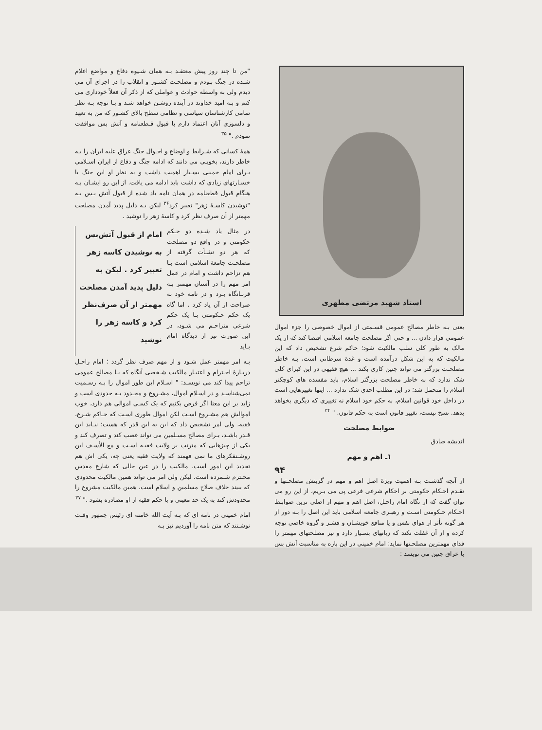استاد شهید مرتضی مطهری
یعنی بـه خاطر مصالح عمومی قسـمتی از اموال خصوصی را جزء اموال عمومی قرار دادن ... و حتی اگر مصلحت جامعه اسلامی اقتضا کند که از یک مالک به طور کلی سلب مالکیت شود؛ حاکم شرع تشخیص داد که این مالکیت که به این شکل درآمده است و غدهٔ سرطانی است، بـه خاطر مصلحـت بزرگتر می تواند چنین کاری بکند ... هیچ فقیهی در این کبرای کلی شک ندارد که به خاطر مصلحت بزرگتر اسلام، باید مفسده های کوچکتر اسلام را متحمل شد؛ در این مطلب احدی شک ندارد ... اینها تغییرهایی است در داخل خود قوانین اسلام، به حکم خود اسلام نه تغییری که دیگری بخواهد بدهد. نسخ نیست، تغییر قانون است به حکم قانون. " <sup>۳۴</sup>
ضوابط مصلحت
اندیشه صادق
۱ـ اهم و مهم
۹۴
از آنچه گذشـت بـه اهمیت ویژهٔ اصل اهم و مهم در گزینش مصلحـتها و تقـدم احـکام حکومتی بر احکام شرعی فرعی پی می بـریم، از این رو می توان گفت که از نگاه امام راحـل، اصل اهم و مهم از اصلی ترین ضوابـط احـکام حـکومتی اسـت و رهبـری جامعه اسلامی باید این اصل را بـه دور از هر گونه تأثر از هوای نفس و یا منافع خویشـان و قشـر و گروه خاصی توجه کرده و از آن غفلت نکند که زیانهای بسـیار دارد و نیز مصلحتهای مهمتر را فدای مهمترین مصلحـتها نماید؛ امام خمینی در این باره به مناسبت آتش بس با عراق چنین می نویسد :
"من تا چند روز پیش معتقـد بـه همان شـیوه دفاع و مواضع اعلام شـده در جنگ بـودم و مصلحـت کشـور و انقلاب را در اجرای آن می دیدم ولی به واسطه حوادث و عواملی که از ذکر آن فعلاً خودداری می کنم و بـه امید خداوند در آینده روشـن خواهد شـد و بـا توجه بـه نظر تمامی کارشناسان سیاسی و نظامی سطح بالای کشـور که من به تعهد و دلسوزی آنان اعتماد دارم با قبول قـطعنامه و آتش بس موافقت نمودم ." <sup>۳۵</sup>
همهٔ کسانی که شـرایط و اوضاع و احـوال جنگ عراق علیه ایران را بـه خاطر دارند، بخوبـی می دانند که ادامه جنگ و دفاع از ایران اسـلامی بـرای امام خمینی بسـیار اهمیت داشت و به نظر او این جنگ با خسـارتهای زیادی که داشت باید ادامه می یافت. از این رو ایشـان بـه هنگام قبول قطعنامه در همان نامه یاد شده از قبول آتش بـس بـه "نوشیدن کاسـهٔ زهر" تعبیر کرد<sup>۳۶</sup> لیکن بـه دلیل پدید آمدن مصلحت مهمتر از آن صرف نظر کرد و کاسهٔ زهر را نوشید .
در مثال یاد شـده دو حـکم حکومتی و در واقع دو مصلحت که هر دو نشـأت گرفته از مصلحـت جامعهٔ اسلامی است بـا هم تزاحم داشت و امام در عمل امر مهم را در آستان مهمتر بـه قربـانگاه بـرد و در نامه خود به صراحت از آن یاد کرد . اما گاه یک حکم حـکومتی بـا یک حکم شرعی متزاحـم می شـود، در این صورت نیز از دیدگاه امام بـاید
امام از قبول آتش‌بس به نوشیدن کاسه زهر تعبیر کرد . لیکن به دلیل پدید آمدن مصلحت مهمتر از آن صرف‌نظر کرد و کاسه زهر را نوشید
بـه امر مهمتر عمل شـود و از مهم صرف نظر گردد ؛ امام راحـل دربـارهٔ احـترام و اعتبـار مالکیت شـخصی آنگاه که بـا مصالح عمومی تزاحم پیدا کند می نویسـد: " اسـلام این طور اموال را بـه رسـمیت نمی‌شناسـد و در اسـلام اموال، مشـروع و محـدود بـه حدودی است و زاید بر این معنا اگر فرض بکنیم که یک کسـی اموالی هم دارد، خوب اموالش هم مشـروع اسـت لکن اموال طوری اسـت که حـاکم شـرع، فقیه، ولی امر تشخیص داد که این به این قدر که هست؛ نبـاید این قـدر باشـد، بـرای مصالح مسـلمین می تواند غصب کند و تصرف کند و یکی از چیزهایی که مترتب بر ولایت فقیـه اسـت و مع الأسـف این روشـنفکرهای ما نمی فهمند که ولایت فقیه یعنی چه، یکی اش هم تحدید این امور است. مالکیت را در عین حالی که شارع مقدس محـترم شـمرده است. لیکن ولی امر می تواند همین مالکیت محدودی که ببیند خلاف صلاح مسلمین و اسلام است، همین مالکیت مشروع را محدودش کند به یک حد معینی و با حکم فقیه از او مصادره بشود ." <sup>۳۷</sup>
امام خمینی در نامه ای که بـه آیت الله خامنه ای رئیس جمهور وقـت نوشـتند که متن نامه را آوردیم نیز بـه